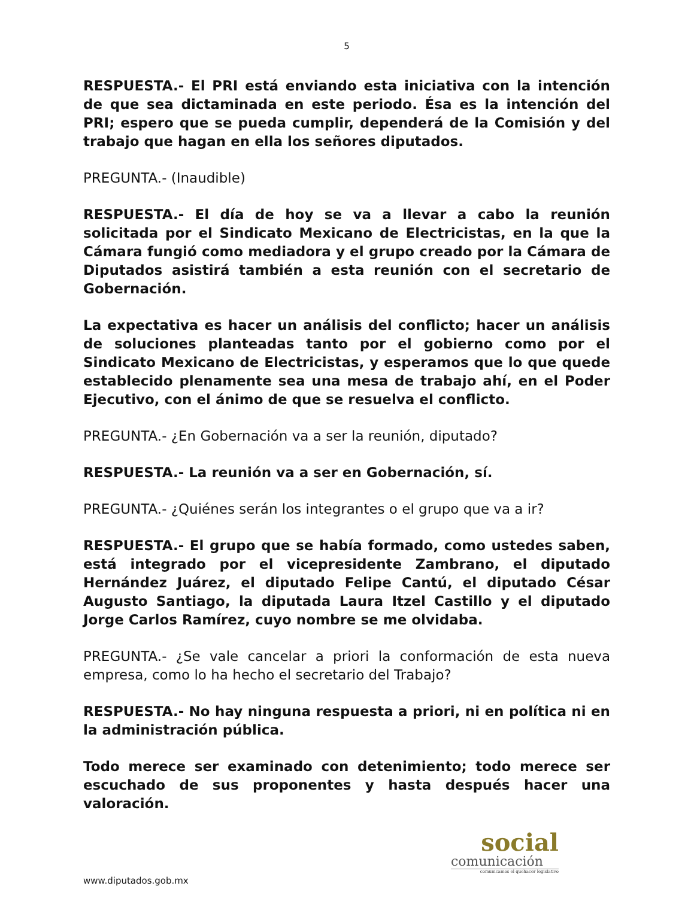5
RESPUESTA.- El PRI está enviando esta iniciativa con la intención de que sea dictaminada en este periodo. Ésa es la intención del PRI; espero que se pueda cumplir, dependerá de la Comisión y del trabajo que hagan en ella los señores diputados.
PREGUNTA.- (Inaudible)
RESPUESTA.- El día de hoy se va a llevar a cabo la reunión solicitada por el Sindicato Mexicano de Electricistas, en la que la Cámara fungió como mediadora y el grupo creado por la Cámara de Diputados asistirá también a esta reunión con el secretario de Gobernación.
La expectativa es hacer un análisis del conflicto; hacer un análisis de soluciones planteadas tanto por el gobierno como por el Sindicato Mexicano de Electricistas, y esperamos que lo que quede establecido plenamente sea una mesa de trabajo ahí, en el Poder Ejecutivo, con el ánimo de que se resuelva el conflicto.
PREGUNTA.- ¿En Gobernación va a ser la reunión, diputado?
RESPUESTA.- La reunión va a ser en Gobernación, sí.
PREGUNTA.- ¿Quiénes serán los integrantes o el grupo que va a ir?
RESPUESTA.- El grupo que se había formado, como ustedes saben, está integrado por el vicepresidente Zambrano, el diputado Hernández Juárez, el diputado Felipe Cantú, el diputado César Augusto Santiago, la diputada Laura Itzel Castillo y el diputado Jorge Carlos Ramírez, cuyo nombre se me olvidaba.
PREGUNTA.- ¿Se vale cancelar a priori la conformación de esta nueva empresa, como lo ha hecho el secretario del Trabajo?
RESPUESTA.- No hay ninguna respuesta a priori, ni en política ni en la administración pública.
Todo merece ser examinado con detenimiento; todo merece ser escuchado de sus proponentes y hasta después hacer una valoración.
social
comunicación
comunicamos el quehacer legislativo
www.diputados.gob.mx